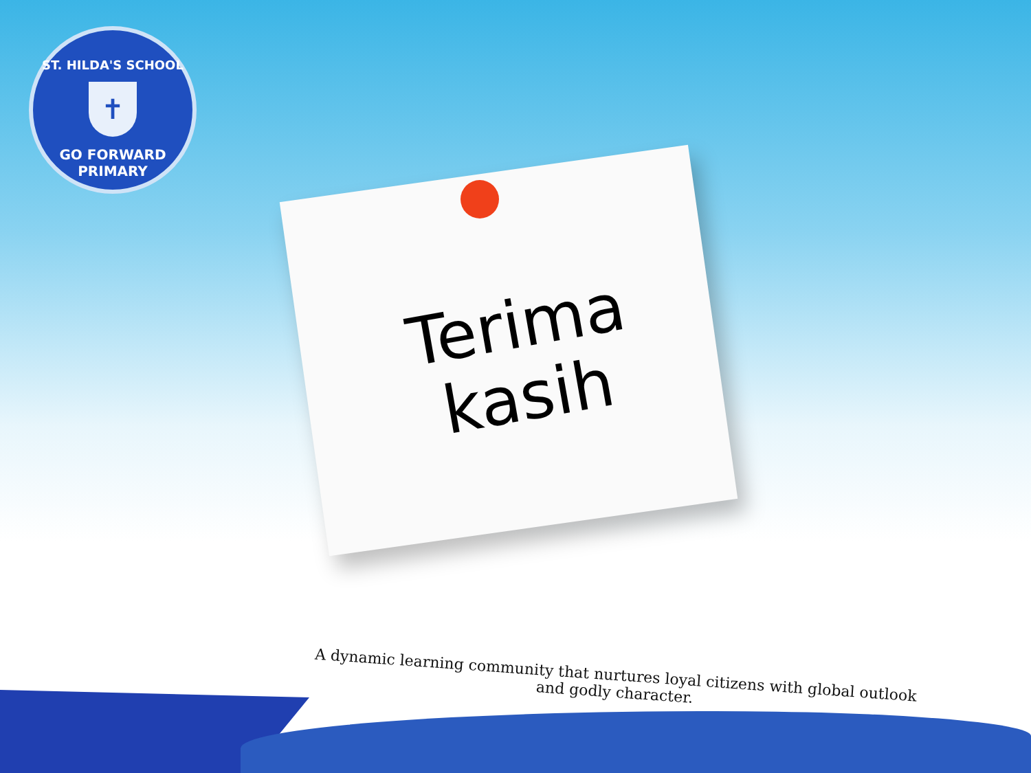ST. HILDA'S SCHOOL
✝
GO FORWARD
PRIMARY
Terima kasih
A dynamic learning community that nurtures loyal citizens with global outlook
and godly character.